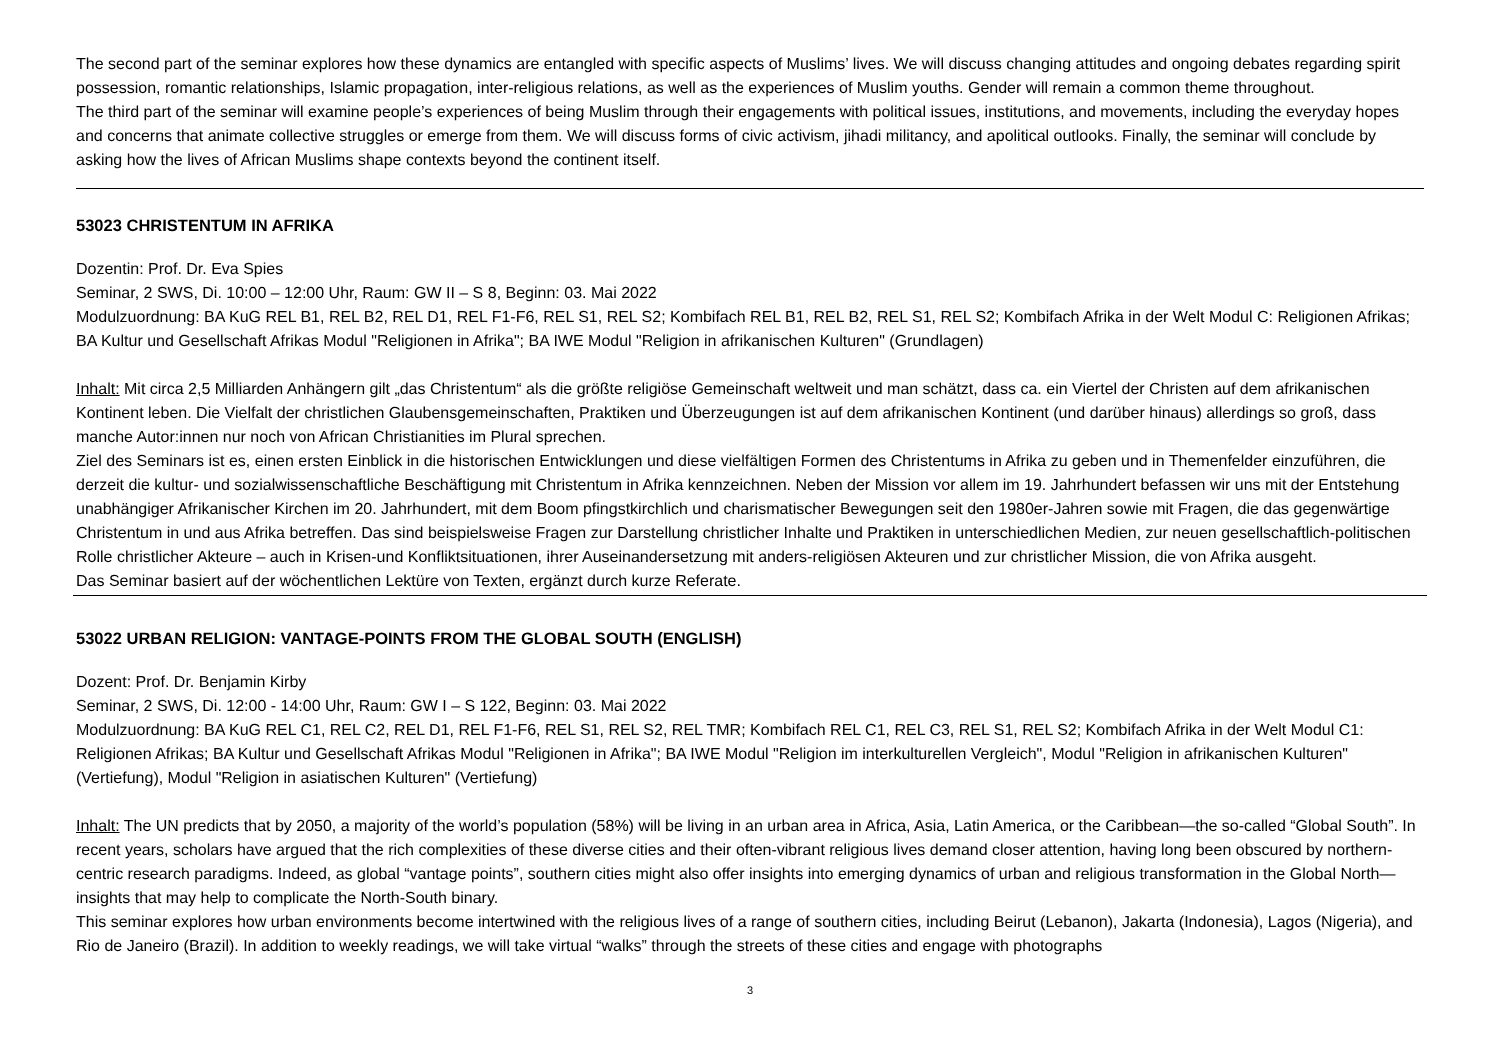The second part of the seminar explores how these dynamics are entangled with specific aspects of Muslims’ lives. We will discuss changing attitudes and ongoing debates regarding spirit possession, romantic relationships, Islamic propagation, inter-religious relations, as well as the experiences of Muslim youths. Gender will remain a common theme throughout.
The third part of the seminar will examine people’s experiences of being Muslim through their engagements with political issues, institutions, and movements, including the everyday hopes and concerns that animate collective struggles or emerge from them. We will discuss forms of civic activism, jihadi militancy, and apolitical outlooks. Finally, the seminar will conclude by asking how the lives of African Muslims shape contexts beyond the continent itself.
53023 CHRISTENTUM IN AFRIKA
Dozentin: Prof. Dr. Eva Spies
Seminar, 2 SWS, Di. 10:00 – 12:00 Uhr, Raum: GW II – S 8, Beginn: 03. Mai 2022
Modulzuordnung: BA KuG REL B1, REL B2, REL D1, REL F1-F6, REL S1, REL S2; Kombifach REL B1, REL B2, REL S1, REL S2; Kombifach Afrika in der Welt Modul C: Religionen Afrikas; BA Kultur und Gesellschaft Afrikas Modul "Religionen in Afrika"; BA IWE Modul "Religion in afrikanischen Kulturen" (Grundlagen)
Inhalt: Mit circa 2,5 Milliarden Anhängern gilt „das Christentum“ als die größte religiöse Gemeinschaft weltweit und man schätzt, dass ca. ein Viertel der Christen auf dem afrikanischen Kontinent leben. Die Vielfalt der christlichen Glaubensgemeinschaften, Praktiken und Überzeugungen ist auf dem afrikanischen Kontinent (und darüber hinaus) allerdings so groß, dass manche Autor:innen nur noch von African Christianities im Plural sprechen.
Ziel des Seminars ist es, einen ersten Einblick in die historischen Entwicklungen und diese vielfältigen Formen des Christentums in Afrika zu geben und in Themenfelder einzuführen, die derzeit die kultur- und sozialwissenschaftliche Beschäftigung mit Christentum in Afrika kennzeichnen. Neben der Mission vor allem im 19. Jahrhundert befassen wir uns mit der Entstehung unabhängiger Afrikanischer Kirchen im 20. Jahrhundert, mit dem Boom pfingstkirchlich und charismatischer Bewegungen seit den 1980er-Jahren sowie mit Fragen, die das gegenwärtige Christentum in und aus Afrika betreffen. Das sind beispielsweise Fragen zur Darstellung christlicher Inhalte und Praktiken in unterschiedlichen Medien, zur neuen gesellschaftlich-politischen Rolle christlicher Akteure – auch in Krisen-und Konfliktsituationen, ihrer Auseinandersetzung mit anders-religiösen Akteuren und zur christlicher Mission, die von Afrika ausgeht.
Das Seminar basiert auf der wöchentlichen Lektüre von Texten, ergänzt durch kurze Referate.
53022 URBAN RELIGION: VANTAGE-POINTS FROM THE GLOBAL SOUTH (ENGLISH)
Dozent: Prof. Dr. Benjamin Kirby
Seminar, 2 SWS, Di. 12:00 - 14:00 Uhr, Raum: GW I – S 122, Beginn: 03. Mai 2022
Modulzuordnung: BA KuG REL C1, REL C2, REL D1, REL F1-F6, REL S1, REL S2, REL TMR; Kombifach REL C1, REL C3, REL S1, REL S2; Kombifach Afrika in der Welt Modul C1: Religionen Afrikas; BA Kultur und Gesellschaft Afrikas Modul "Religionen in Afrika"; BA IWE Modul "Religion im interkulturellen Vergleich", Modul "Religion in afrikanischen Kulturen" (Vertiefung), Modul "Religion in asiatischen Kulturen" (Vertiefung)
Inhalt: The UN predicts that by 2050, a majority of the world’s population (58%) will be living in an urban area in Africa, Asia, Latin America, or the Caribbean—the so-called “Global South”. In recent years, scholars have argued that the rich complexities of these diverse cities and their often-vibrant religious lives demand closer attention, having long been obscured by northern-centric research paradigms. Indeed, as global “vantage points”, southern cities might also offer insights into emerging dynamics of urban and religious transformation in the Global North—insights that may help to complicate the North-South binary.
This seminar explores how urban environments become intertwined with the religious lives of a range of southern cities, including Beirut (Lebanon), Jakarta (Indonesia), Lagos (Nigeria), and Rio de Janeiro (Brazil). In addition to weekly readings, we will take virtual “walks” through the streets of these cities and engage with photographs
3